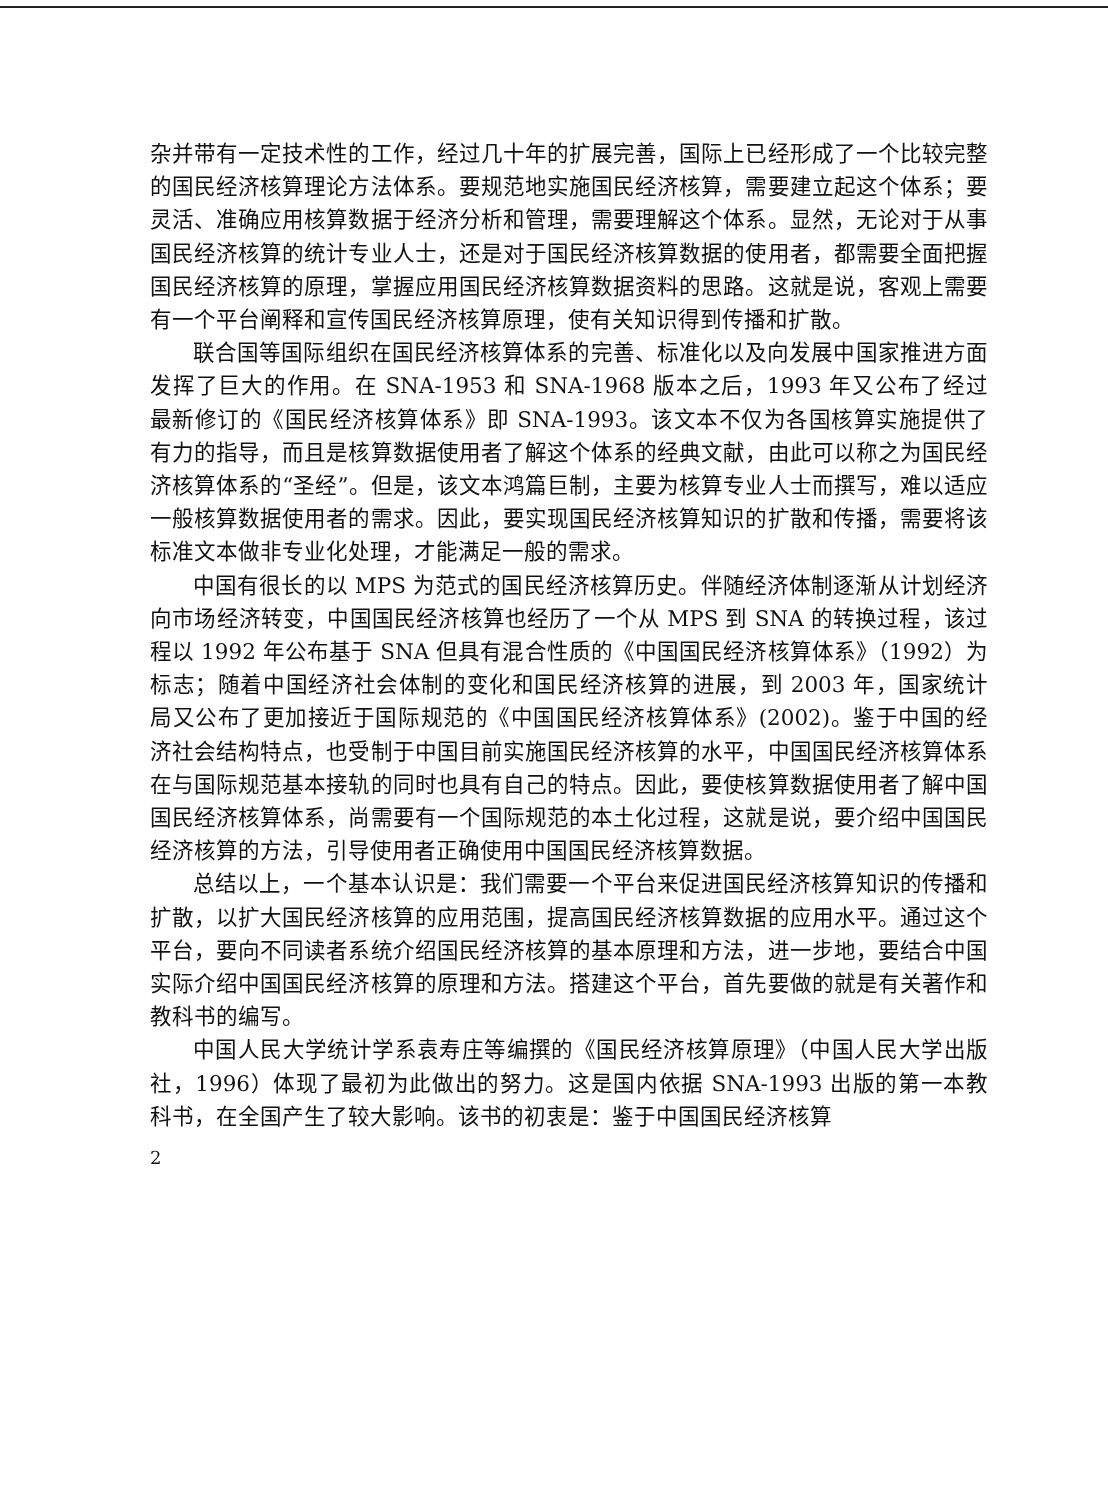杂并带有一定技术性的工作，经过几十年的扩展完善，国际上已经形成了一个比较完整的国民经济核算理论方法体系。要规范地实施国民经济核算，需要建立起这个体系；要灵活、准确应用核算数据于经济分析和管理，需要理解这个体系。显然，无论对于从事国民经济核算的统计专业人士，还是对于国民经济核算数据的使用者，都需要全面把握国民经济核算的原理，掌握应用国民经济核算数据资料的思路。这就是说，客观上需要有一个平台阐释和宣传国民经济核算原理，使有关知识得到传播和扩散。
联合国等国际组织在国民经济核算体系的完善、标准化以及向发展中国家推进方面发挥了巨大的作用。在 SNA-1953 和 SNA-1968 版本之后，1993 年又公布了经过最新修订的《国民经济核算体系》即 SNA-1993。该文本不仅为各国核算实施提供了有力的指导，而且是核算数据使用者了解这个体系的经典文献，由此可以称之为国民经济核算体系的“圣经”。但是，该文本鸿篇巨制，主要为核算专业人士而撰写，难以适应一般核算数据使用者的需求。因此，要实现国民经济核算知识的扩散和传播，需要将该标准文本做非专业化处理，才能满足一般的需求。
中国有很长的以 MPS 为范式的国民经济核算历史。伴随经济体制逐渐从计划经济向市场经济转变，中国国民经济核算也经历了一个从 MPS 到 SNA 的转换过程，该过程以 1992 年公布基于 SNA 但具有混合性质的《中国国民经济核算体系》（1992）为标志；随着中国经济社会体制的变化和国民经济核算的进展，到 2003 年，国家统计局又公布了更加接近于国际规范的《中国国民经济核算体系》(2002)。鉴于中国的经济社会结构特点，也受制于中国目前实施国民经济核算的水平，中国国民经济核算体系在与国际规范基本接轨的同时也具有自己的特点。因此，要使核算数据使用者了解中国国民经济核算体系，尚需要有一个国际规范的本土化过程，这就是说，要介绍中国国民经济核算的方法，引导使用者正确使用中国国民经济核算数据。
总结以上，一个基本认识是：我们需要一个平台来促进国民经济核算知识的传播和扩散，以扩大国民经济核算的应用范围，提高国民经济核算数据的应用水平。通过这个平台，要向不同读者系统介绍国民经济核算的基本原理和方法，进一步地，要结合中国实际介绍中国国民经济核算的原理和方法。搭建这个平台，首先要做的就是有关著作和教科书的编写。
中国人民大学统计学系袁寿庄等编撰的《国民经济核算原理》（中国人民大学出版社，1996）体现了最初为此做出的努力。这是国内依据 SNA-1993 出版的第一本教科书，在全国产生了较大影响。该书的初衷是：鉴于中国国民经济核算
2